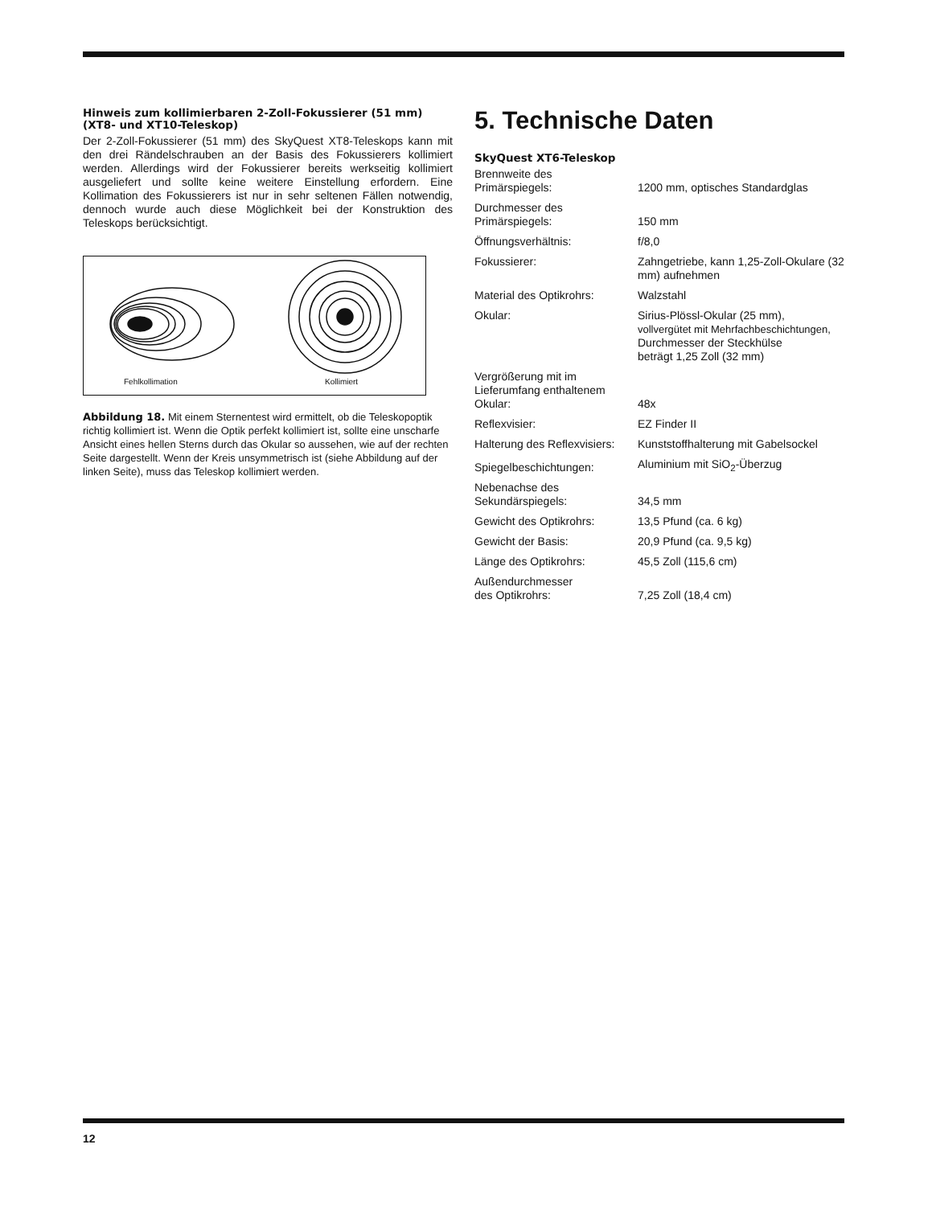Hinweis zum kollimierbaren 2-Zoll-Fokussierer (51 mm) (XT8- und XT10-Teleskop)
Der 2-Zoll-Fokussierer (51 mm) des SkyQuest XT8-Teleskops kann mit den drei Rändelschrauben an der Basis des Fokussierers kollimiert werden. Allerdings wird der Fokussierer bereits werkseitig kollimiert ausgeliefert und sollte keine weitere Einstellung erfordern. Eine Kollimation des Fokussierers ist nur in sehr seltenen Fällen notwendig, dennoch wurde auch diese Möglichkeit bei der Konstruktion des Teleskops berücksichtigt.
Fehlkollimation Kollimiert
Abbildung 18. Mit einem Sternentest wird ermittelt, ob die Teleskopoptik richtig kollimiert ist. Wenn die Optik perfekt kollimiert ist, sollte eine unscharfe Ansicht eines hellen Sterns durch das Okular so aussehen, wie auf der rechten Seite dargestellt. Wenn der Kreis unsymmetrisch ist (siehe Abbildung auf der linken Seite), muss das Teleskop kollimiert werden.
5. Technische Daten
SkyQuest XT6-Teleskop
| Brennweite des Primärspiegels: | 1200 mm, optisches Standardglas |
| Durchmesser des Primärspiegels: | 150 mm |
| Öffnungsverhältnis: | f/8,0 |
| Fokussierer: | Zahngetriebe, kann 1,25-Zoll-Okulare (32 mm) aufnehmen |
| Material des Optikrohrs: | Walzstahl |
| Okular: | Sirius-Plössl-Okular (25 mm), vollvergütet mit Mehrfachbeschichtungen, Durchmesser der Steckhülse beträgt 1,25 Zoll (32 mm) |
| Vergrößerung mit im Lieferumfang enthaltenem Okular: | 48x |
| Reflexvisier: | EZ Finder II |
| Halterung des Reflexvisiers: | Kunststoffhalterung mit Gabelsockel |
| Spiegelbeschichtungen: | Aluminium mit SiO<sub>2</sub>-Überzug |
| Nebenachse des Sekundärspiegels: | 34,5 mm |
| Gewicht des Optikrohrs: | 13,5 Pfund (ca. 6 kg) |
| Gewicht der Basis: | 20,9 Pfund (ca. 9,5 kg) |
| Länge des Optikrohrs: | 45,5 Zoll (115,6 cm) |
| Außendurchmesser des Optikrohrs: | 7,25 Zoll (18,4 cm) |
12